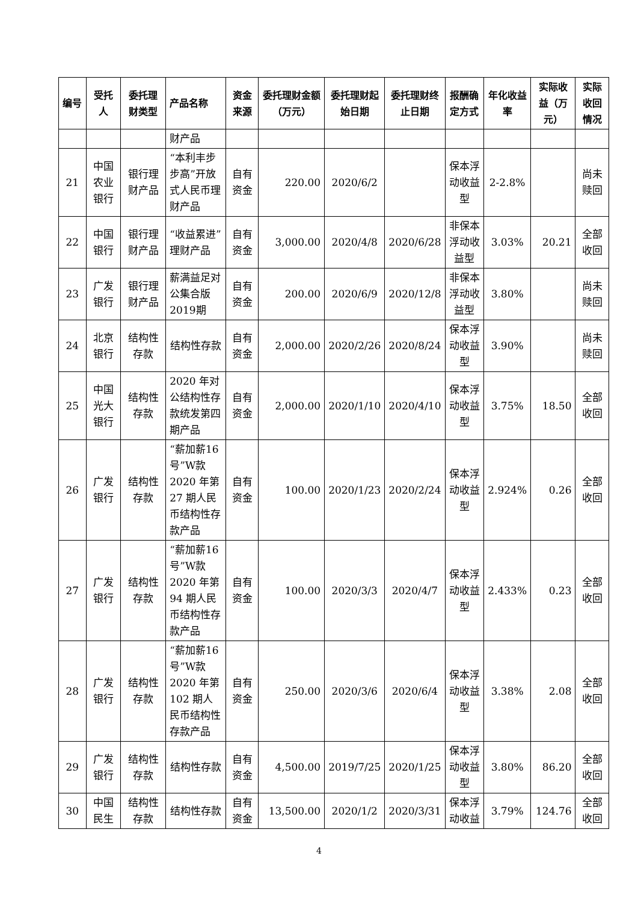| 编号 | 受托人 | 委托理财类型 | 产品名称 | 资金来源 | 委托理财金额（万元） | 委托理财起始日期 | 委托理财终止日期 | 报酬确定方式 | 年化收益率 | 实际收益（万元） | 实际收回情况 |
| --- | --- | --- | --- | --- | --- | --- | --- | --- | --- | --- | --- |
| | | | 财产品 | | | | | | | | |
| 21 | 中国农业银行 | 银行理财产品 | “本利丰步步高”开放式人民币理财产品 | 自有资金 | 220.00 | 2020/6/2 | | 保本浮动收益型 | 2-2.8% | | 尚未赎回 |
| 22 | 中国银行 | 银行理财产品 | “收益累进”理财产品 | 自有资金 | 3,000.00 | 2020/4/8 | 2020/6/28 | 非保本浮动收益型 | 3.03% | 20.21 | 全部收回 |
| 23 | 广发银行 | 银行理财产品 | 薪满益足对公集合版2019期 | 自有资金 | 200.00 | 2020/6/9 | 2020/12/8 | 非保本浮动收益型 | 3.80% | | 尚未赎回 |
| 24 | 北京银行 | 结构性存款 | 结构性存款 | 自有资金 | 2,000.00 | 2020/2/26 | 2020/8/24 | 保本浮动收益型 | 3.90% | | 尚未赎回 |
| 25 | 中国光大银行 | 结构性存款 | 2020 年对公结构性存款统发第四期产品 | 自有资金 | 2,000.00 | 2020/1/10 | 2020/4/10 | 保本浮动收益型 | 3.75% | 18.50 | 全部收回 |
| 26 | 广发银行 | 结构性存款 | “薪加薪16号”W款2020 年第27 期人民币结构性存款产品 | 自有资金 | 100.00 | 2020/1/23 | 2020/2/24 | 保本浮动收益型 | 2.924% | 0.26 | 全部收回 |
| 27 | 广发银行 | 结构性存款 | “薪加薪16号”W款2020 年第94 期人民币结构性存款产品 | 自有资金 | 100.00 | 2020/3/3 | 2020/4/7 | 保本浮动收益型 | 2.433% | 0.23 | 全部收回 |
| 28 | 广发银行 | 结构性存款 | “薪加薪16号”W款2020 年第102 期人民币结构性存款产品 | 自有资金 | 250.00 | 2020/3/6 | 2020/6/4 | 保本浮动收益型 | 3.38% | 2.08 | 全部收回 |
| 29 | 广发银行 | 结构性存款 | 结构性存款 | 自有资金 | 4,500.00 | 2019/7/25 | 2020/1/25 | 保本浮动收益型 | 3.80% | 86.20 | 全部收回 |
| 30 | 中国民生 | 结构性存款 | 结构性存款 | 自有资金 | 13,500.00 | 2020/1/2 | 2020/3/31 | 保本浮动收益 | 3.79% | 124.76 | 全部收回 |
4